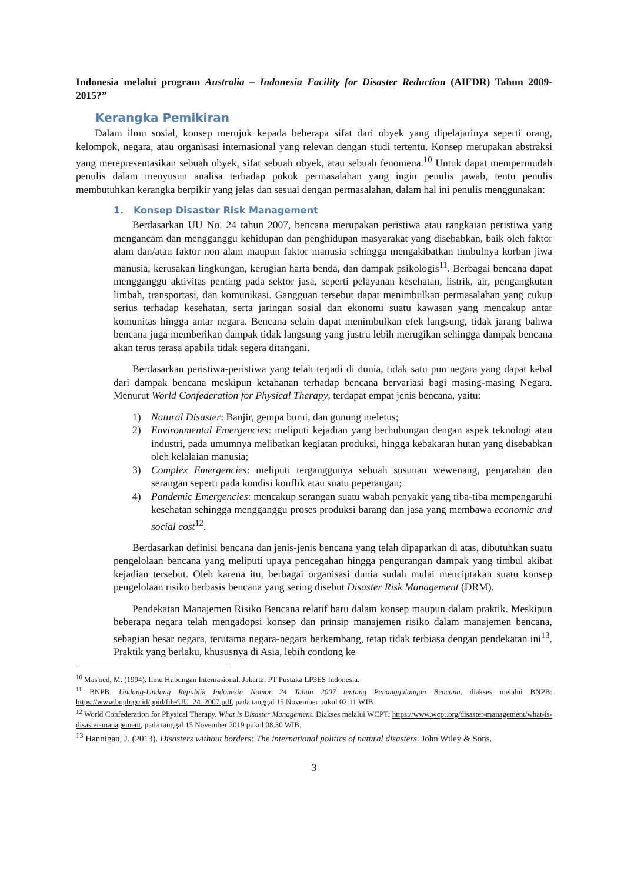Indonesia melalui program Australia – Indonesia Facility for Disaster Reduction (AIFDR) Tahun 2009-2015?”
Kerangka Pemikiran
Dalam ilmu sosial, konsep merujuk kepada beberapa sifat dari obyek yang dipelajarinya seperti orang, kelompok, negara, atau organisasi internasional yang relevan dengan studi tertentu. Konsep merupakan abstraksi yang merepresentasikan sebuah obyek, sifat sebuah obyek, atau sebuah fenomena.<sup>10</sup> Untuk dapat mempermudah penulis dalam menyusun analisa terhadap pokok permasalahan yang ingin penulis jawab, tentu penulis membutuhkan kerangka berpikir yang jelas dan sesuai dengan permasalahan, dalam hal ini penulis menggunakan:
1. Konsep Disaster Risk Management
Berdasarkan UU No. 24 tahun 2007, bencana merupakan peristiwa atau rangkaian peristiwa yang mengancam dan mengganggu kehidupan dan penghidupan masyarakat yang disebabkan, baik oleh faktor alam dan/atau faktor non alam maupun faktor manusia sehingga mengakibatkan timbulnya korban jiwa manusia, kerusakan lingkungan, kerugian harta benda, dan dampak psikologis<sup>11</sup>. Berbagai bencana dapat mengganggu aktivitas penting pada sektor jasa, seperti pelayanan kesehatan, listrik, air, pengangkutan limbah, transportasi, dan komunikasi. Gangguan tersebut dapat menimbulkan permasalahan yang cukup serius terhadap kesehatan, serta jaringan sosial dan ekonomi suatu kawasan yang mencakup antar komunitas hingga antar negara. Bencana selain dapat menimbulkan efek langsung, tidak jarang bahwa bencana juga memberikan dampak tidak langsung yang justru lebih merugikan sehingga dampak bencana akan terus terasa apabila tidak segera ditangani.
Berdasarkan peristiwa-peristiwa yang telah terjadi di dunia, tidak satu pun negara yang dapat kebal dari dampak bencana meskipun ketahanan terhadap bencana bervariasi bagi masing-masing Negara. Menurut World Confederation for Physical Therapy, terdapat empat jenis bencana, yaitu:
1) Natural Disaster: Banjir, gempa bumi, dan gunung meletus;
2) Environmental Emergencies: meliputi kejadian yang berhubungan dengan aspek teknologi atau industri, pada umumnya melibatkan kegiatan produksi, hingga kebakaran hutan yang disebabkan oleh kelalaian manusia;
3) Complex Emergencies: meliputi terganggunya sebuah susunan wewenang, penjarahan dan serangan seperti pada kondisi konflik atau suatu peperangan;
4) Pandemic Emergencies: mencakup serangan suatu wabah penyakit yang tiba-tiba mempengaruhi kesehatan sehingga mengganggu proses produksi barang dan jasa yang membawa economic and social cost<sup>12</sup>.
Berdasarkan definisi bencana dan jenis-jenis bencana yang telah dipaparkan di atas, dibutuhkan suatu pengelolaan bencana yang meliputi upaya pencegahan hingga pengurangan dampak yang timbul akibat kejadian tersebut. Oleh karena itu, berbagai organisasi dunia sudah mulai menciptakan suatu konsep pengelolaan risiko berbasis bencana yang sering disebut Disaster Risk Management (DRM).
Pendekatan Manajemen Risiko Bencana relatif baru dalam konsep maupun dalam praktik. Meskipun beberapa negara telah mengadopsi konsep dan prinsip manajemen risiko dalam manajemen bencana, sebagian besar negara, terutama negara-negara berkembang, tetap tidak terbiasa dengan pendekatan ini<sup>13</sup>. Praktik yang berlaku, khususnya di Asia, lebih condong ke
<sup>10</sup> Mas'oed, M. (1994). Ilmu Hubungan Internasional. Jakarta: PT Pustaka LP3ES Indonesia.
<sup>11</sup> BNPB. Undang-Undang Republik Indonesia Nomor 24 Tahun 2007 tentang Penanggulangan Bencana. diakses melalui BNPB: https://www.bnpb.go.id/ppid/file/UU_24_2007.pdf, pada tanggal 15 November pukul 02:11 WIB.
<sup>12</sup> World Confederation for Physical Therapy. What is Disaster Management. Diakses melalui WCPT: https://www.wcpt.org/disaster-management/what-is-disaster-management, pada tanggal 15 November 2019 pukul 08.30 WIB.
<sup>13</sup> Hannigan, J. (2013). Disasters without borders: The international politics of natural disasters. John Wiley & Sons.
3